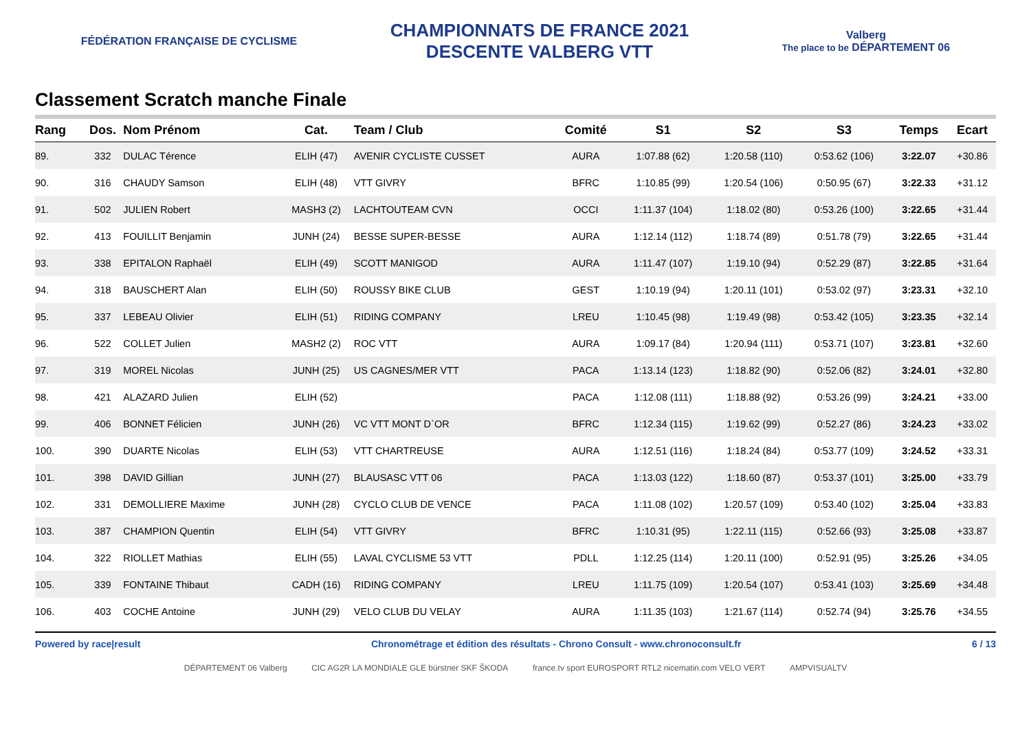FÉDÉRATION FRANÇAISE DE CYCLISME
CHAMPIONNATS DE FRANCE 2021
DESCENTE VALBERG VTT
Valberg
The place to be DÉPARTEMENT 06
Classement Scratch manche Finale
| Rang | Dos. | Nom Prénom | Cat. | Team / Club | Comité | S1 | S2 | S3 | Temps | Ecart |
| --- | --- | --- | --- | --- | --- | --- | --- | --- | --- | --- |
| 89. | 332 | DULAC Térence | ELIH (47) | AVENIR CYCLISTE CUSSET | AURA | 1:07.88 (62) | 1:20.58 (110) | 0:53.62 (106) | 3:22.07 | +30.86 |
| 90. | 316 | CHAUDY Samson | ELIH (48) | VTT GIVRY | BFRC | 1:10.85 (99) | 1:20.54 (106) | 0:50.95 (67) | 3:22.33 | +31.12 |
| 91. | 502 | JULIEN Robert | MASH3 (2) | LACHTOUTEAM CVN | OCCI | 1:11.37 (104) | 1:18.02 (80) | 0:53.26 (100) | 3:22.65 | +31.44 |
| 92. | 413 | FOUILLIT Benjamin | JUNH (24) | BESSE SUPER-BESSE | AURA | 1:12.14 (112) | 1:18.74 (89) | 0:51.78 (79) | 3:22.65 | +31.44 |
| 93. | 338 | EPITALON Raphaël | ELIH (49) | SCOTT MANIGOD | AURA | 1:11.47 (107) | 1:19.10 (94) | 0:52.29 (87) | 3:22.85 | +31.64 |
| 94. | 318 | BAUSCHERT Alan | ELIH (50) | ROUSSY BIKE CLUB | GEST | 1:10.19 (94) | 1:20.11 (101) | 0:53.02 (97) | 3:23.31 | +32.10 |
| 95. | 337 | LEBEAU Olivier | ELIH (51) | RIDING COMPANY | LREU | 1:10.45 (98) | 1:19.49 (98) | 0:53.42 (105) | 3:23.35 | +32.14 |
| 96. | 522 | COLLET Julien | MASH2 (2) | ROC VTT | AURA | 1:09.17 (84) | 1:20.94 (111) | 0:53.71 (107) | 3:23.81 | +32.60 |
| 97. | 319 | MOREL Nicolas | JUNH (25) | US CAGNES/MER VTT | PACA | 1:13.14 (123) | 1:18.82 (90) | 0:52.06 (82) | 3:24.01 | +32.80 |
| 98. | 421 | ALAZARD Julien | ELIH (52) | | PACA | 1:12.08 (111) | 1:18.88 (92) | 0:53.26 (99) | 3:24.21 | +33.00 |
| 99. | 406 | BONNET Félicien | JUNH (26) | VC VTT MONT D`OR | BFRC | 1:12.34 (115) | 1:19.62 (99) | 0:52.27 (86) | 3:24.23 | +33.02 |
| 100. | 390 | DUARTE Nicolas | ELIH (53) | VTT CHARTREUSE | AURA | 1:12.51 (116) | 1:18.24 (84) | 0:53.77 (109) | 3:24.52 | +33.31 |
| 101. | 398 | DAVID Gillian | JUNH (27) | BLAUSASC VTT 06 | PACA | 1:13.03 (122) | 1:18.60 (87) | 0:53.37 (101) | 3:25.00 | +33.79 |
| 102. | 331 | DEMOLLIERE Maxime | JUNH (28) | CYCLO CLUB DE VENCE | PACA | 1:11.08 (102) | 1:20.57 (109) | 0:53.40 (102) | 3:25.04 | +33.83 |
| 103. | 387 | CHAMPION Quentin | ELIH (54) | VTT GIVRY | BFRC | 1:10.31 (95) | 1:22.11 (115) | 0:52.66 (93) | 3:25.08 | +33.87 |
| 104. | 322 | RIOLLET Mathias | ELIH (55) | LAVAL CYCLISME 53 VTT | PDLL | 1:12.25 (114) | 1:20.11 (100) | 0:52.91 (95) | 3:25.26 | +34.05 |
| 105. | 339 | FONTAINE Thibaut | CADH (16) | RIDING COMPANY | LREU | 1:11.75 (109) | 1:20.54 (107) | 0:53.41 (103) | 3:25.69 | +34.48 |
| 106. | 403 | COCHE Antoine | JUNH (29) | VELO CLUB DU VELAY | AURA | 1:11.35 (103) | 1:21.67 (114) | 0:52.74 (94) | 3:25.76 | +34.55 |
Powered by race|result Chronométrage et édition des résultats - Chrono Consult - www.chronoconsult.fr 6 / 13
DÉPARTEMENT 06 Valberg CIC AG2R LA MONDIALE GLE bürstner SKF ŠKODA france.tv sport EUROSPORT RTL2 nicematin.com VELO VERT AMPVISUALTV